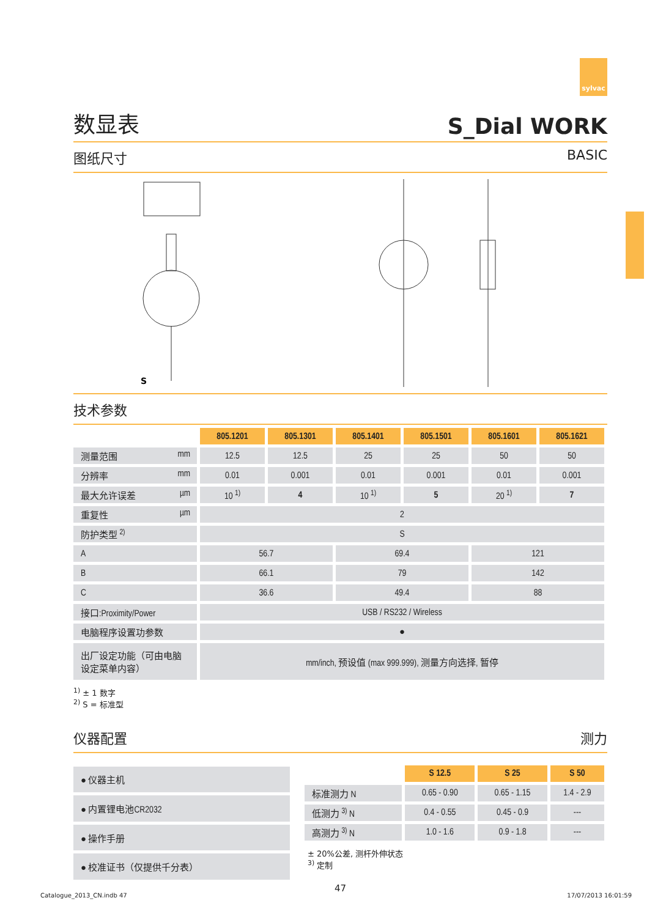sylvac
数显表
S_Dial WORK
图纸尺寸 BASIC
S
技术参数
| | 805.1201 | 805.1301 | 805.1401 | 805.1501 | 805.1601 | 805.1621 |
| 测量范围 mm | 12.5 | 12.5 | 25 | 25 | 50 | 50 |
| 分辨率 mm | 0.01 | 0.001 | 0.01 | 0.001 | 0.01 | 0.001 |
| 最大允许误差 µm | 10 <sup>1)</sup> | 4 | 10 <sup>1)</sup> | 5 | 20 <sup>1)</sup> | 7 |
| 重复性 µm | 2 | | | | | |
| 防护类型 <sup>2)</sup> | S | | | | | |
| A | 56.7 | | 69.4 | | 121 | |
| B | 66.1 | | 79 | | 142 | |
| C | 36.6 | | 49.4 | | 88 | |
| 接口:Proximity/Power | USB / RS232 / Wireless | | | | | |
| 电脑程序设置功参数 | ● | | | | | |
| 出厂设定功能（可由电脑 设定菜单内容） | mm/inch, 预设值 (max 999.999), 测量方向选择, 暂停 | | | | | |
<sup>1)</sup> ± 1 数字
<sup>2)</sup> S = 标准型
仪器配置 测力
| ● 仪器主机 |
| ● 内置锂电池CR2032 |
| ● 操作手册 |
| ● 校准证书（仅提供千分表） |
| | S 12.5 | S 25 | S 50 |
| 标准测力 N | 0.65 - 0.90 | 0.65 - 1.15 | 1.4 - 2.9 |
| 低测力 <sup>3)</sup> N | 0.4 - 0.55 | 0.45 - 0.9 | --- |
| 高测力 <sup>3)</sup> N | 1.0 - 1.6 | 0.9 - 1.8 | --- |
± 20%公差, 测杆外伸状态
<sup>3)</sup> 定制
47
Catalogue_2013_CN.indb 47 17/07/2013 16:01:59